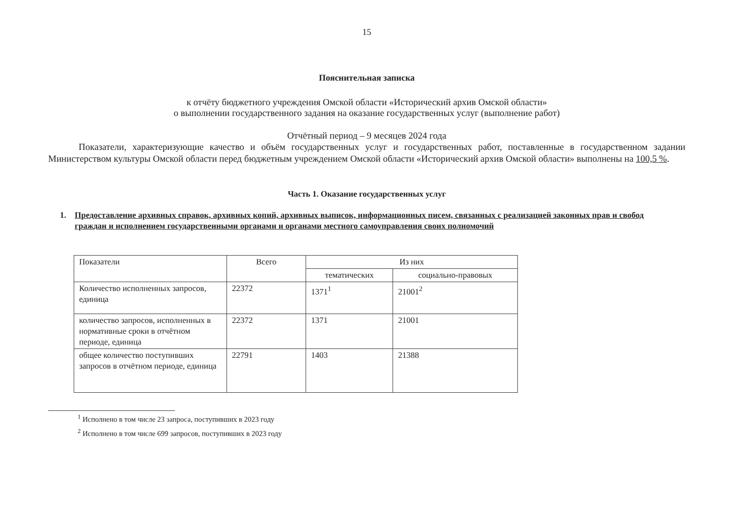15
Пояснительная записка
к отчёту бюджетного учреждения Омской области «Исторический архив Омской области»
о выполнении государственного задания на оказание государственных услуг (выполнение работ)
Отчётный период – 9 месяцев 2024 года
Показатели, характеризующие качество и объём государственных услуг и государственных работ, поставленные в государственном задании Министерством культуры Омской области перед бюджетным учреждением Омской области «Исторический архив Омской области» выполнены на 100,5 %.
Часть 1. Оказание государственных услуг
1. Предоставление архивных справок, архивных копий, архивных выписок, информационных писем, связанных с реализацией законных прав и свобод граждан и исполнением государственными органами и органами местного самоуправления своих полномочий
| Показатели | Всего | Из них | |
| --- | --- | --- | --- |
| | | тематических | социально-правовых |
| Количество исполненных запросов, единица | 22372 | 1371<sup>1</sup> | 21001<sup>2</sup> |
| количество запросов, исполненных в нормативные сроки в отчётном периоде, единица | 22372 | 1371 | 21001 |
| общее количество поступивших запросов в отчётном периоде, единица | 22791 | 1403 | 21388 |
<sup>1</sup> Исполнено в том числе 23 запроса, поступивших в 2023 году
<sup>2</sup> Исполнено в том числе 699 запросов, поступивших в 2023 году